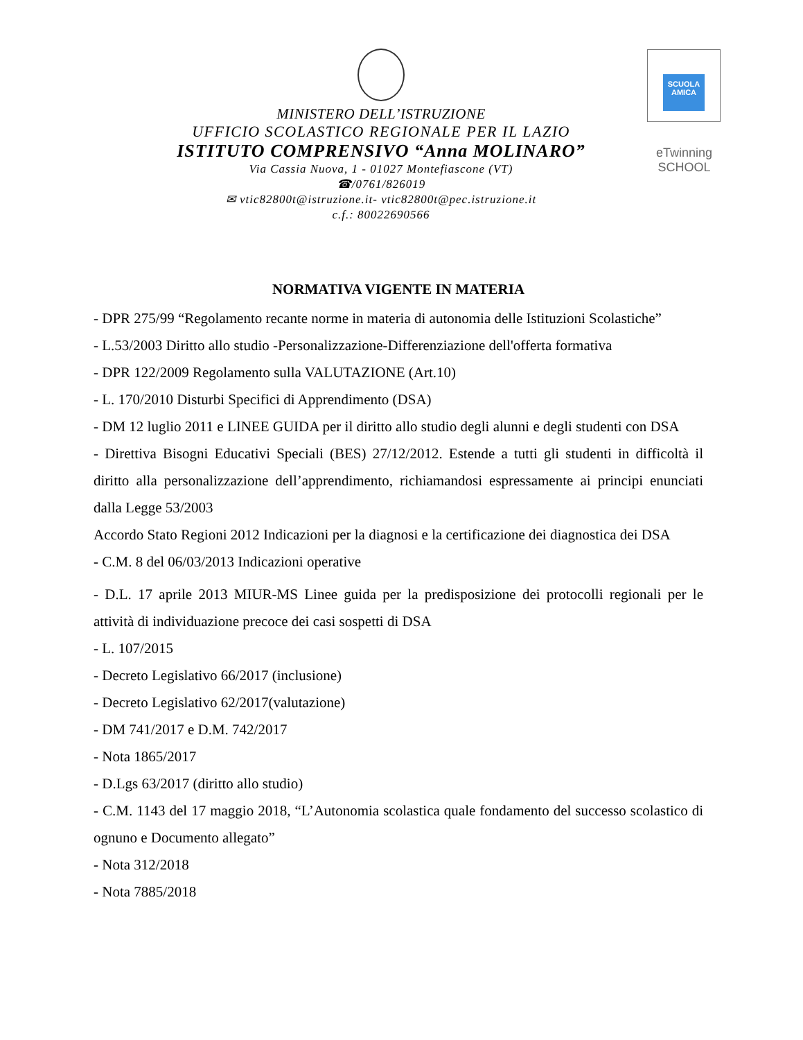MINISTERO DELL’ISTRUZIONE
UFFICIO SCOLASTICO REGIONALE PER IL LAZIO
ISTITUTO COMPRENSIVO “Anna MOLINARO”
Via Cassia Nuova, 1 - 01027 Montefiascone (VT)
☎/0761/826019
✉ vtic82800t@istruzione.it- vtic82800t@pec.istruzione.it
c.f.: 80022690566
SCUOLA AMICA
eTwinning
SCHOOL
NORMATIVA VIGENTE IN MATERIA
- DPR 275/99 “Regolamento recante norme in materia di autonomia delle Istituzioni Scolastiche”
- L.53/2003 Diritto allo studio -Personalizzazione-Differenziazione dell'offerta formativa
- DPR 122/2009 Regolamento sulla VALUTAZIONE (Art.10)
- L. 170/2010 Disturbi Specifici di Apprendimento (DSA)
- DM 12 luglio 2011 e LINEE GUIDA per il diritto allo studio degli alunni e degli studenti con DSA
- Direttiva Bisogni Educativi Speciali (BES) 27/12/2012. Estende a tutti gli studenti in difficoltà il diritto alla personalizzazione dell’apprendimento, richiamandosi espressamente ai principi enunciati dalla Legge 53/2003
Accordo Stato Regioni 2012 Indicazioni per la diagnosi e la certificazione dei diagnostica dei DSA
- C.M. 8 del 06/03/2013 Indicazioni operative
- D.L. 17 aprile 2013 MIUR-MS Linee guida per la predisposizione dei protocolli regionali per le attività di individuazione precoce dei casi sospetti di DSA
- L. 107/2015
- Decreto Legislativo 66/2017 (inclusione)
- Decreto Legislativo 62/2017(valutazione)
- DM 741/2017 e D.M. 742/2017
- Nota 1865/2017
- D.Lgs 63/2017 (diritto allo studio)
- C.M. 1143 del 17 maggio 2018, “L’Autonomia scolastica quale fondamento del successo scolastico di ognuno e Documento allegato”
- Nota 312/2018
- Nota 7885/2018